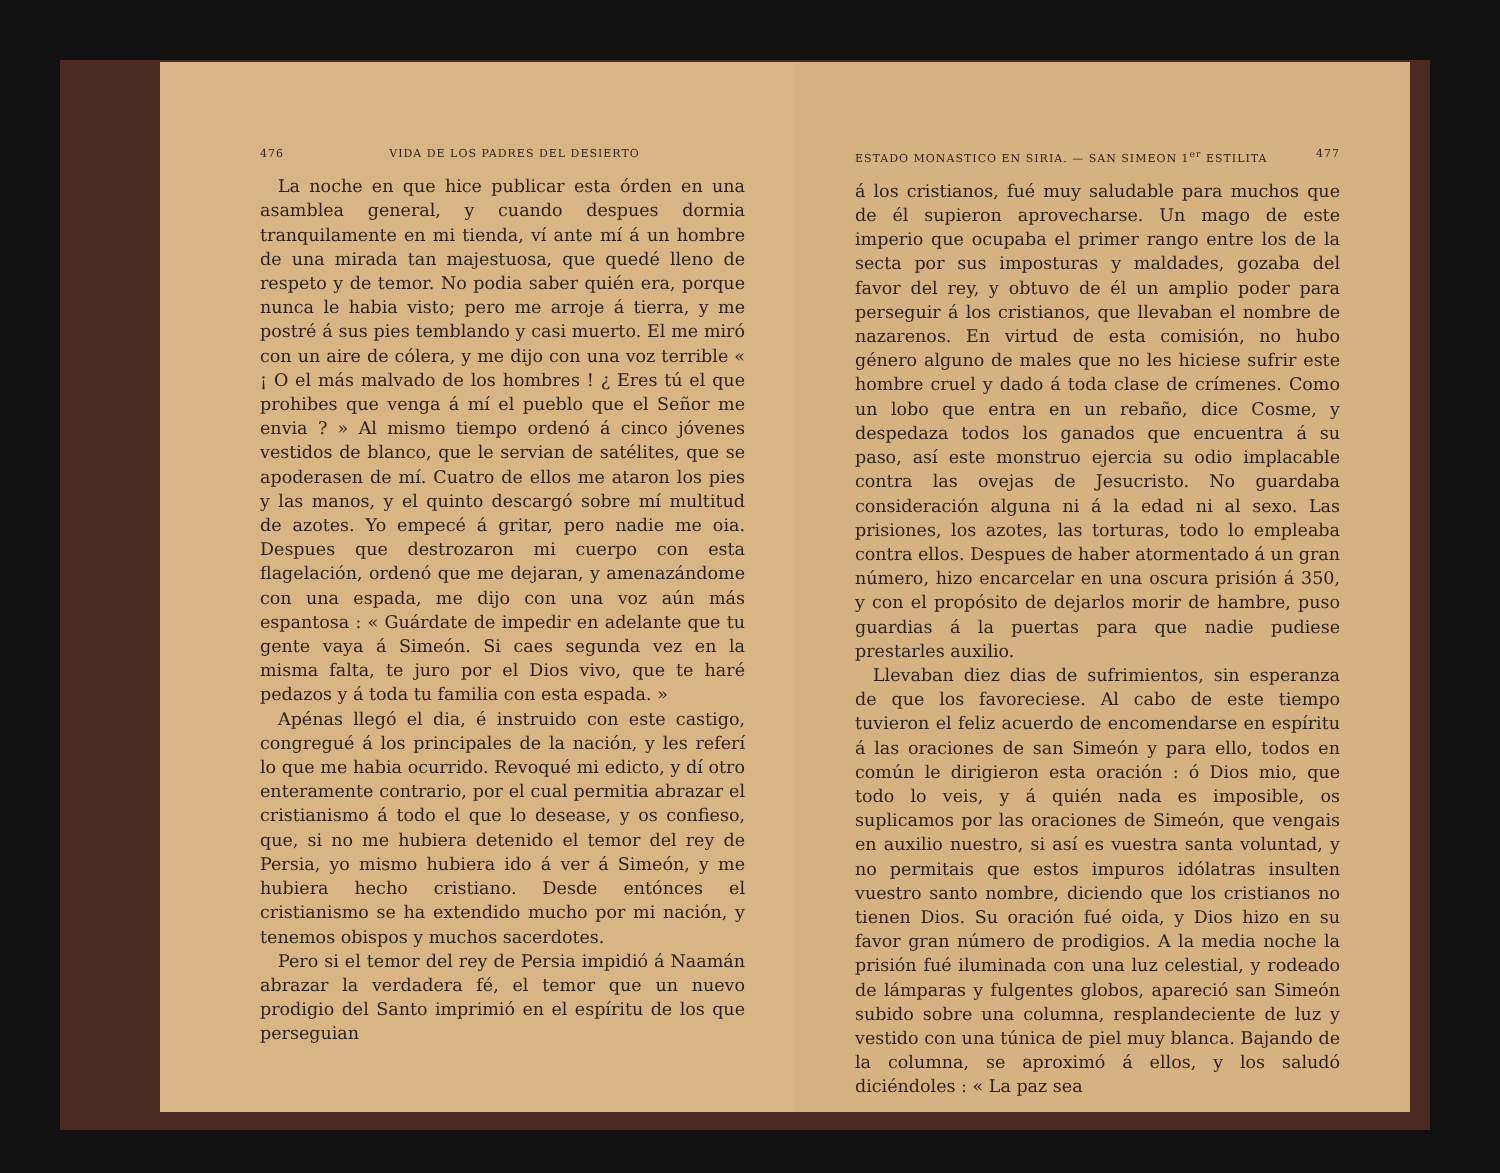476 VIDA DE LOS PADRES DEL DESIERTO
La noche en que hice publicar esta órden en una asamblea general, y cuando despues dormia tranquilamente en mi tienda, ví ante mí á un hombre de una mirada tan majestuosa, que quedé lleno de respeto y de temor. No podia saber quién era, porque nunca le habia visto; pero me arroje á tierra, y me postré á sus pies temblando y casi muerto. El me miró con un aire de cólera, y me dijo con una voz terrible « ¡ O el más malvado de los hombres ! ¿ Eres tú el que prohibes que venga á mí el pueblo que el Señor me envia ? » Al mismo tiempo ordenó á cinco jóvenes vestidos de blanco, que le servian de satélites, que se apoderasen de mí. Cuatro de ellos me ataron los pies y las manos, y el quinto descargó sobre mí multitud de azotes. Yo empecé á gritar, pero nadie me oia. Despues que destrozaron mi cuerpo con esta flagelación, ordenó que me dejaran, y amenazándome con una espada, me dijo con una voz aún más espantosa : « Guárdate de impedir en adelante que tu gente vaya á Simeón. Si caes segunda vez en la misma falta, te juro por el Dios vivo, que te haré pedazos y á toda tu familia con esta espada. »
Apénas llegó el dia, é instruido con este castigo, congregué á los principales de la nación, y les referí lo que me habia ocurrido. Revoqué mi edicto, y dí otro enteramente contrario, por el cual permitia abrazar el cristianismo á todo el que lo desease, y os confieso, que, si no me hubiera detenido el temor del rey de Persia, yo mismo hubiera ido á ver á Simeón, y me hubiera hecho cristiano. Desde entónces el cristianismo se ha extendido mucho por mi nación, y tenemos obispos y muchos sacerdotes.
Pero si el temor del rey de Persia impidió á Naamán abrazar la verdadera fé, el temor que un nuevo prodigio del Santo imprimió en el espíritu de los que perseguian
ESTADO MONASTICO EN SIRIA. — SAN SIMEON 1<sup>er</sup> ESTILITA 477
á los cristianos, fué muy saludable para muchos que de él supieron aprovecharse. Un mago de este imperio que ocupaba el primer rango entre los de la secta por sus imposturas y maldades, gozaba del favor del rey, y obtuvo de él un amplio poder para perseguir á los cristianos, que llevaban el nombre de nazarenos. En virtud de esta comisión, no hubo género alguno de males que no les hiciese sufrir este hombre cruel y dado á toda clase de crímenes. Como un lobo que entra en un rebaño, dice Cosme, y despedaza todos los ganados que encuentra á su paso, así este monstruo ejercia su odio implacable contra las ovejas de Jesucristo. No guardaba consideración alguna ni á la edad ni al sexo. Las prisiones, los azotes, las torturas, todo lo empleaba contra ellos. Despues de haber atormentado á un gran número, hizo encarcelar en una oscura prisión á 350, y con el propósito de dejarlos morir de hambre, puso guardias á la puertas para que nadie pudiese prestarles auxilio.
Llevaban diez dias de sufrimientos, sin esperanza de que los favoreciese. Al cabo de este tiempo tuvieron el feliz acuerdo de encomendarse en espíritu á las oraciones de san Simeón y para ello, todos en común le dirigieron esta oración : ó Dios mio, que todo lo veis, y á quién nada es imposible, os suplicamos por las oraciones de Simeón, que vengais en auxilio nuestro, si así es vuestra santa voluntad, y no permitais que estos impuros idólatras insulten vuestro santo nombre, diciendo que los cristianos no tienen Dios. Su oración fué oida, y Dios hizo en su favor gran número de prodigios. A la media noche la prisión fué iluminada con una luz celestial, y rodeado de lámparas y fulgentes globos, apareció san Simeón subido sobre una columna, resplandeciente de luz y vestido con una túnica de piel muy blanca. Bajando de la columna, se aproximó á ellos, y los saludó diciéndoles : « La paz sea